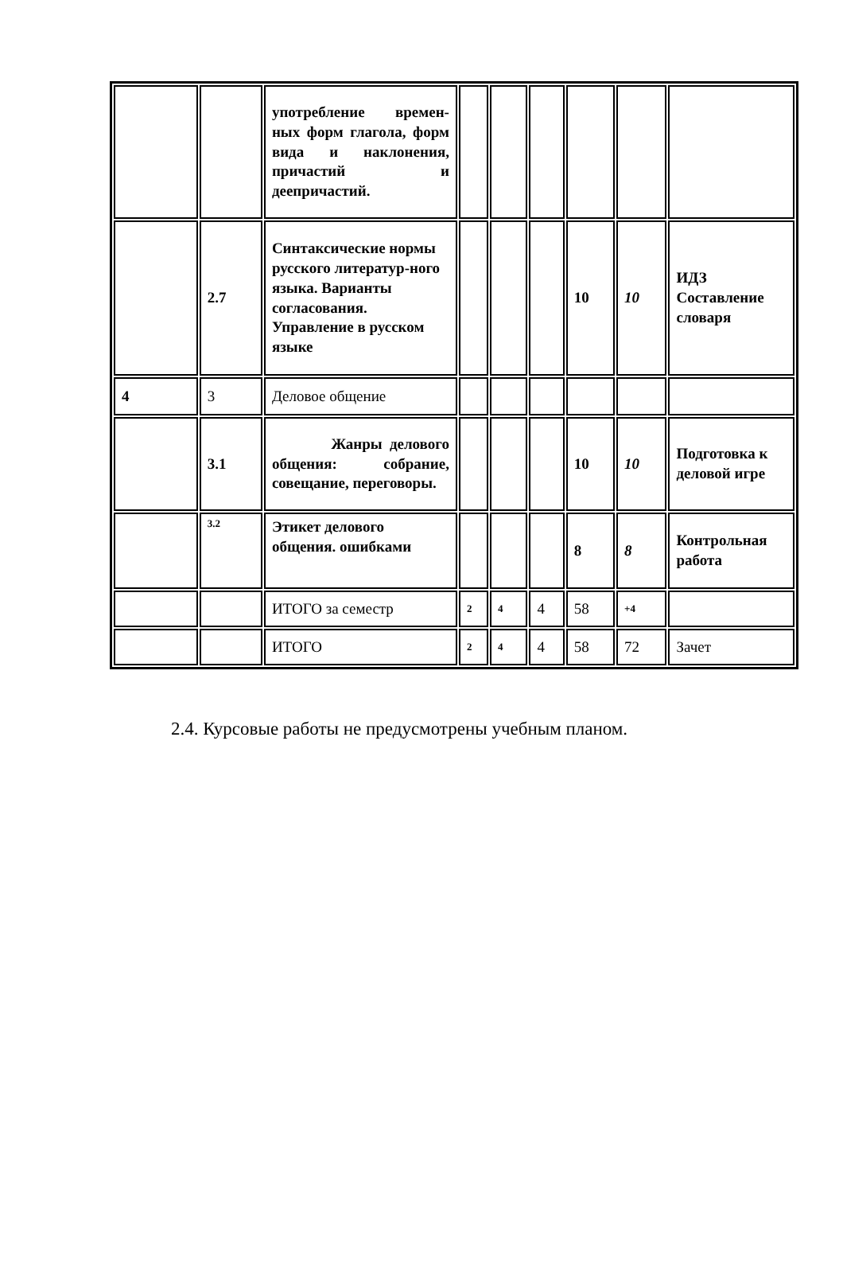| | | употребление времен-ных форм глагола, форм вида и наклонения, причастий и деепричастий. | | | | | | |
| | 2.7 | Синтаксические нормы русского литератур-ного языка. Варианты согласования. Управление в русском языке | | | | 10 | 10 | ИДЗ Составление словаря |
| 4 | 3 | Деловое общение | | | | | | |
| | 3.1 | Жанры делового общения: собрание, совещание, переговоры. | | | | 10 | 10 | Подготовка к деловой игре |
| | 3.2 | Этикет делового общения. ошибками | | | | 8 | 8 | Контрольная работа |
| | | ИТОГО за семестр | 2 | 4 | 4 | 58 | +4 | |
| | | ИТОГО | 2 | 4 | 4 | 58 | 72 | Зачет |
2.4. Курсовые работы не предусмотрены учебным планом.